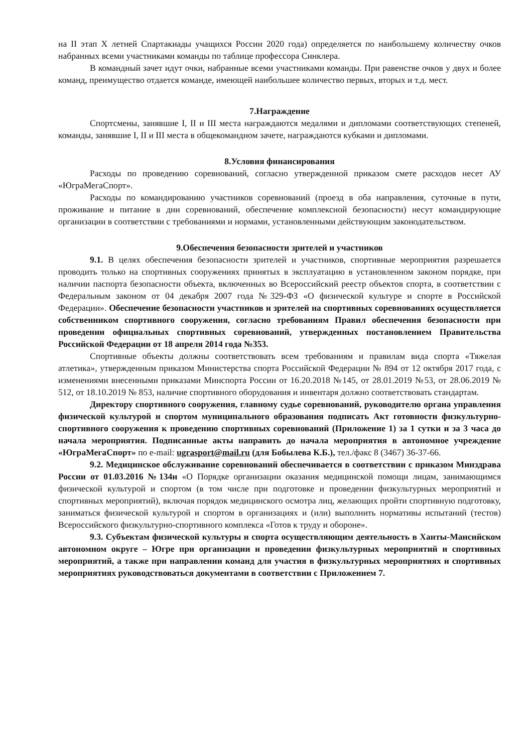на II этап X летней Спартакиады учащихся России 2020 года) определяется по наибольшему количеству очков набранных всеми участниками команды по таблице профессора Синклера.
В командный зачет идут очки, набранные всеми участниками команды. При равенстве очков у двух и более команд, преимущество отдается команде, имеющей наибольшее количество первых, вторых и т.д. мест.
7.Награждение
Спортсмены, занявшие I, II и III места награждаются медалями и дипломами соответствующих степеней, команды, занявшие I, II и III места в общекомандном зачете, награждаются кубками и дипломами.
8.Условия финансирования
Расходы по проведению соревнований, согласно утвержденной приказом смете расходов несет АУ «ЮграМегаСпорт».
Расходы по командированию участников соревнований (проезд в оба направления, суточные в пути, проживание и питание в дни соревнований, обеспечение комплексной безопасности) несут командирующие организации в соответствии с требованиями и нормами, установленными действующим законодательством.
9.Обеспечения безопасности зрителей и участников
9.1. В целях обеспечения безопасности зрителей и участников, спортивные мероприятия разрешается проводить только на спортивных сооружениях принятых в эксплуатацию в установленном законом порядке, при наличии паспорта безопасности объекта, включенных во Всероссийский реестр объектов спорта, в соответствии с Федеральным законом от 04 декабря 2007 года №329-ФЗ «О физической культуре и спорте в Российской Федерации». Обеспечение безопасности участников и зрителей на спортивных соревнованиях осуществляется собственником спортивного сооружения, согласно требованиям Правил обеспечения безопасности при проведении официальных спортивных соревнований, утвержденных постановлением Правительства Российской Федерации от 18 апреля 2014 года №353.
Спортивные объекты должны соответствовать всем требованиям и правилам вида спорта «Тяжелая атлетика», утвержденным приказом Министерства спорта Российской Федерации № 894 от 12 октября 2017 года, с изменениями внесенными приказами Минспорта России от 16.20.2018 №145, от 28.01.2019 №53, от 28.06.2019 № 512, от 18.10.2019 № 853, наличие спортивного оборудования и инвентаря должно соответствовать стандартам.
Директору спортивного сооружения, главному судье соревнований, руководителю органа управления физической культурой и спортом муниципального образования подписать Акт готовности физкультурно-спортивного сооружения к проведению спортивных соревнований (Приложение 1) за 1 сутки и за 3 часа до начала мероприятия. Подписанные акты направить до начала мероприятия в автономное учреждение «ЮграМегаСпорт» по e-mail: ugrasport@mail.ru (для Бобылева К.Б.), тел./факс 8 (3467) 36-37-66.
9.2. Медицинское обслуживание соревнований обеспечивается в соответствии с приказом Минздрава России от 01.03.2016 №134н «О Порядке организации оказания медицинской помощи лицам, занимающимся физической культурой и спортом (в том числе при подготовке и проведении физкультурных мероприятий и спортивных мероприятий), включая порядок медицинского осмотра лиц, желающих пройти спортивную подготовку, заниматься физической культурой и спортом в организациях и (или) выполнить нормативы испытаний (тестов) Всероссийского физкультурно-спортивного комплекса «Готов к труду и обороне».
9.3. Субъектам физической культуры и спорта осуществляющим деятельность в Ханты-Мансийском автономном округе – Югре при организации и проведении физкультурных мероприятий и спортивных мероприятий, а также при направлении команд для участия в физкультурных мероприятиях и спортивных мероприятиях руководствоваться документами в соответствии с Приложением 7.